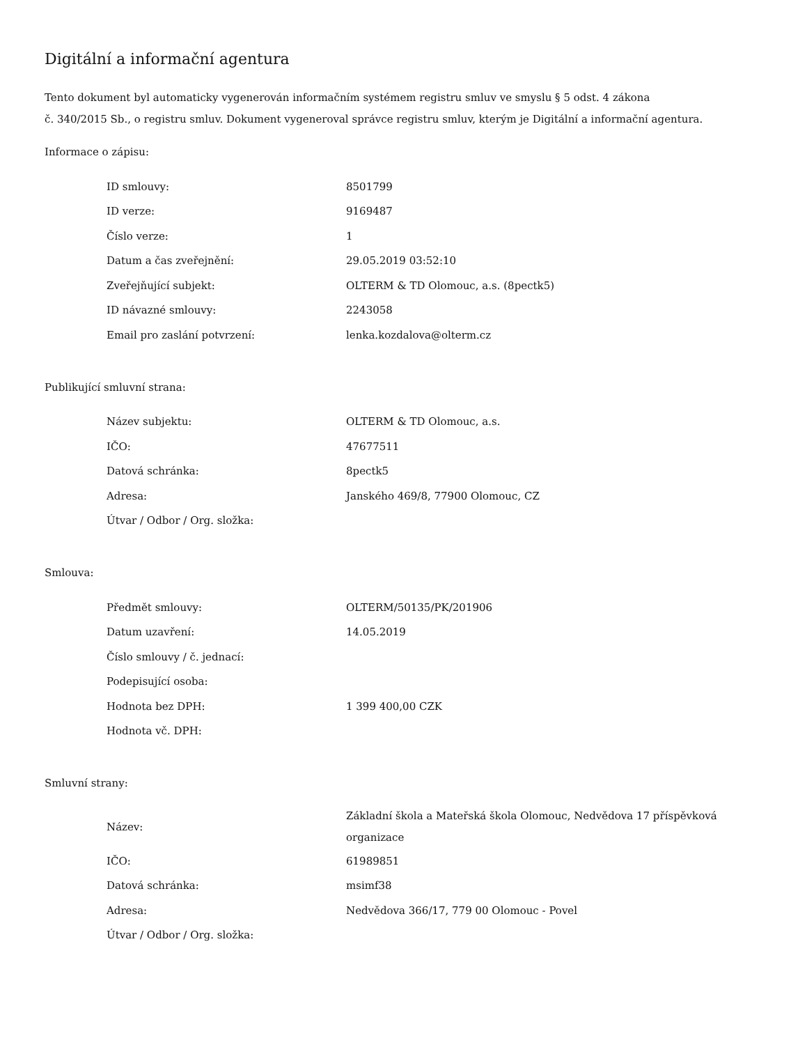Digitální a informační agentura
Tento dokument byl automaticky vygenerován informačním systémem registru smluv ve smyslu § 5 odst. 4 zákona
č. 340/2015 Sb., o registru smluv. Dokument vygeneroval správce registru smluv, kterým je Digitální a informační agentura.
Informace o zápisu:
| ID smlouvy: | 8501799 |
| ID verze: | 9169487 |
| Číslo verze: | 1 |
| Datum a čas zveřejnění: | 29.05.2019 03:52:10 |
| Zveřejňující subjekt: | OLTERM & TD Olomouc, a.s. (8pectk5) |
| ID návazné smlouvy: | 2243058 |
| Email pro zaslání potvrzení: | lenka.kozdalova@olterm.cz |
Publikující smluvní strana:
| Název subjektu: | OLTERM & TD Olomouc, a.s. |
| IČO: | 47677511 |
| Datová schránka: | 8pectk5 |
| Adresa: | Janského 469/8, 77900 Olomouc, CZ |
| Útvar / Odbor / Org. složka: | |
Smlouva:
| Předmět smlouvy: | OLTERM/50135/PK/201906 |
| Datum uzavření: | 14.05.2019 |
| Číslo smlouvy / č. jednací: | |
| Podepisující osoba: | |
| Hodnota bez DPH: | 1 399 400,00 CZK |
| Hodnota vč. DPH: | |
Smluvní strany:
| Název: | Základní škola a Mateřská škola Olomouc, Nedvědova 17 příspěvková organizace |
| IČO: | 61989851 |
| Datová schránka: | msimf38 |
| Adresa: | Nedvědova 366/17, 779 00 Olomouc - Povel |
| Útvar / Odbor / Org. složka: | |